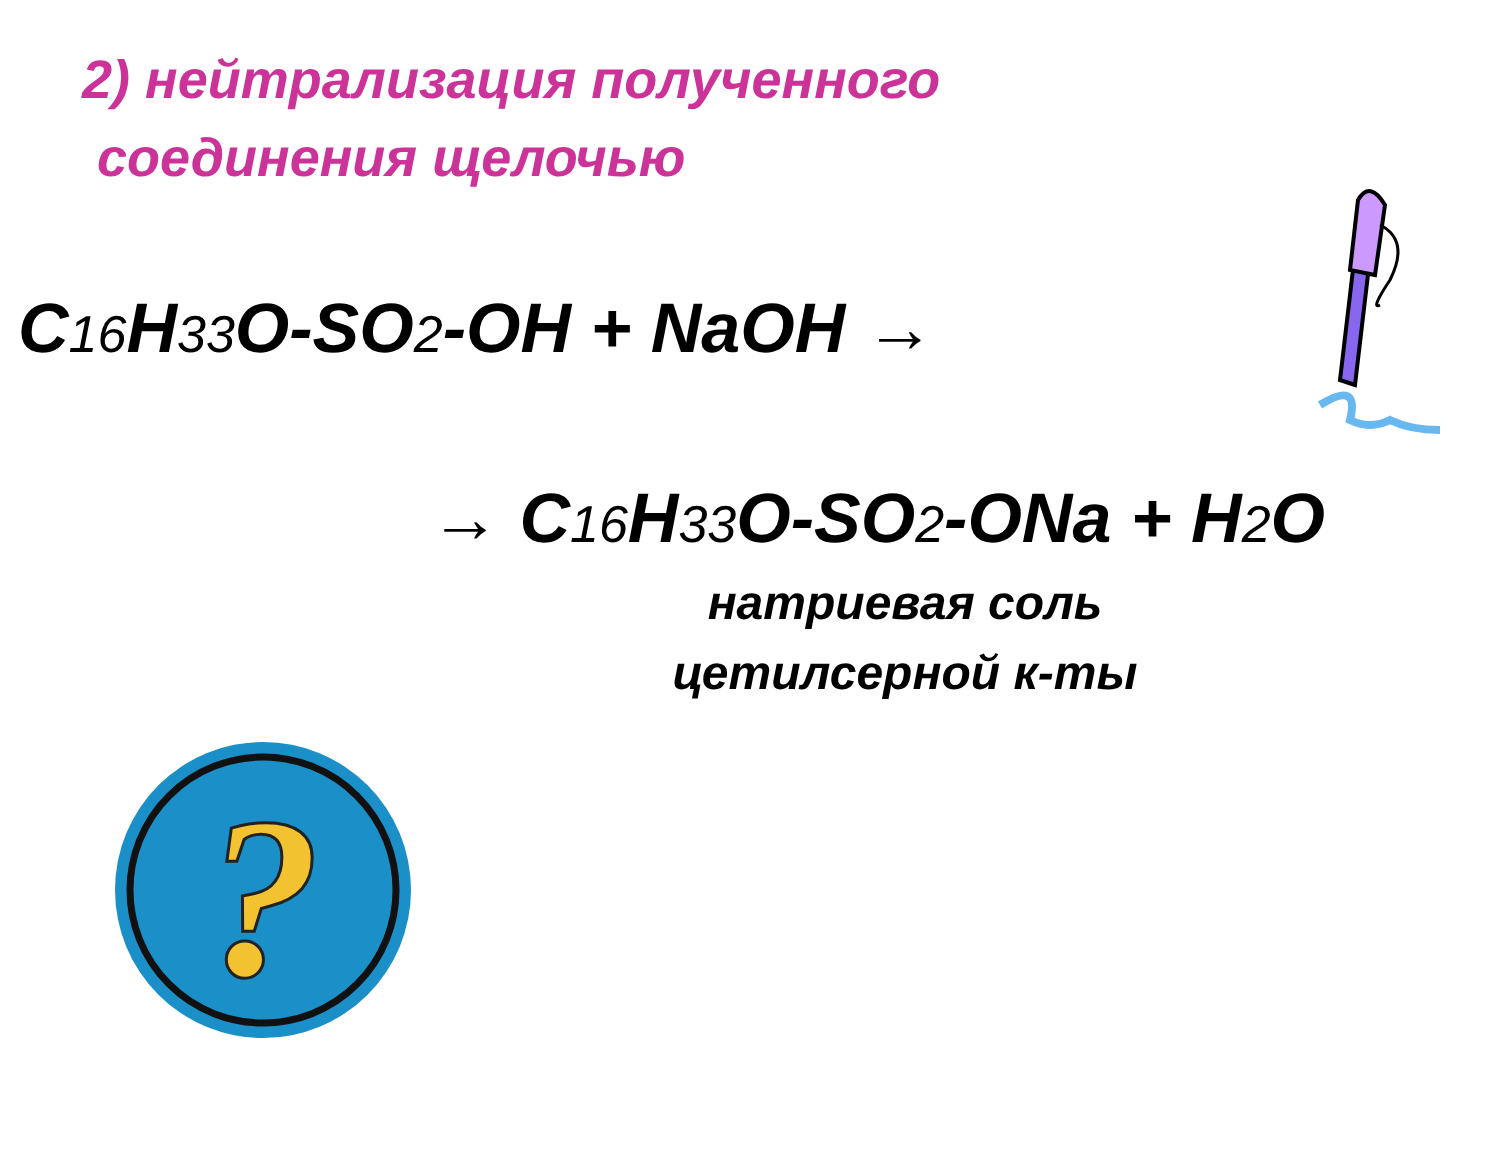2) нейтрализация полученного
соединения щелочью
C16 H33 O-SO2-OH + NaOH →
→ C16 H33 O-SO2-ONa + H2 O
натриевая соль
цетилсерной к-ты
?